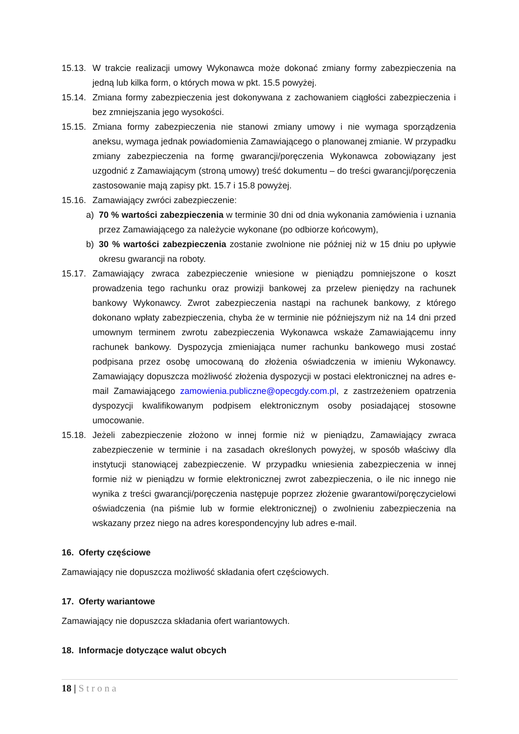15.13.
W trakcie realizacji umowy Wykonawca może dokonać zmiany formy zabezpieczenia na jedną lub kilka form, o których mowa w pkt. 15.5 powyżej.
15.14.
Zmiana formy zabezpieczenia jest dokonywana z zachowaniem ciągłości zabezpieczenia i bez zmniejszania jego wysokości.
15.15.
Zmiana formy zabezpieczenia nie stanowi zmiany umowy i nie wymaga sporządzenia aneksu, wymaga jednak powiadomienia Zamawiającego o planowanej zmianie. W przypadku zmiany zabezpieczenia na formę gwarancji/poręczenia Wykonawca zobowiązany jest uzgodnić z Zamawiającym (stroną umowy) treść dokumentu – do treści gwarancji/poręczenia zastosowanie mają zapisy pkt. 15.7 i 15.8 powyżej.
15.16.
Zamawiający zwróci zabezpieczenie:
a) 70 % wartości zabezpieczenia w terminie 30 dni od dnia wykonania zamówienia i uznania przez Zamawiającego za należycie wykonane (po odbiorze końcowym),
b) 30 % wartości zabezpieczenia zostanie zwolnione nie później niż w 15 dniu po upływie okresu gwarancji na roboty.
15.17.
Zamawiający zwraca zabezpieczenie wniesione w pieniądzu pomniejszone o koszt prowadzenia tego rachunku oraz prowizji bankowej za przelew pieniędzy na rachunek bankowy Wykonawcy. Zwrot zabezpieczenia nastąpi na rachunek bankowy, z którego dokonano wpłaty zabezpieczenia, chyba że w terminie nie późniejszym niż na 14 dni przed umownym terminem zwrotu zabezpieczenia Wykonawca wskaże Zamawiającemu inny rachunek bankowy. Dyspozycja zmieniająca numer rachunku bankowego musi zostać podpisana przez osobę umocowaną do złożenia oświadczenia w imieniu Wykonawcy. Zamawiający dopuszcza możliwość złożenia dyspozycji w postaci elektronicznej na adres e-mail Zamawiającego zamowienia.publiczne@opecgdy.com.pl, z zastrzeżeniem opatrzenia dyspozycji kwalifikowanym podpisem elektronicznym osoby posiadającej stosowne umocowanie.
15.18.
Jeżeli zabezpieczenie złożono w innej formie niż w pieniądzu, Zamawiający zwraca zabezpieczenie w terminie i na zasadach określonych powyżej, w sposób właściwy dla instytucji stanowiącej zabezpieczenie. W przypadku wniesienia zabezpieczenia w innej formie niż w pieniądzu w formie elektronicznej zwrot zabezpieczenia, o ile nic innego nie wynika z treści gwarancji/poręczenia następuje poprzez złożenie gwarantowi/poręczycielowi oświadczenia (na piśmie lub w formie elektronicznej) o zwolnieniu zabezpieczenia na wskazany przez niego na adres korespondencyjny lub adres e-mail.
16. Oferty częściowe
Zamawiający nie dopuszcza możliwość składania ofert częściowych.
17. Oferty wariantowe
Zamawiający nie dopuszcza składania ofert wariantowych.
18. Informacje dotyczące walut obcych
18 | Strona